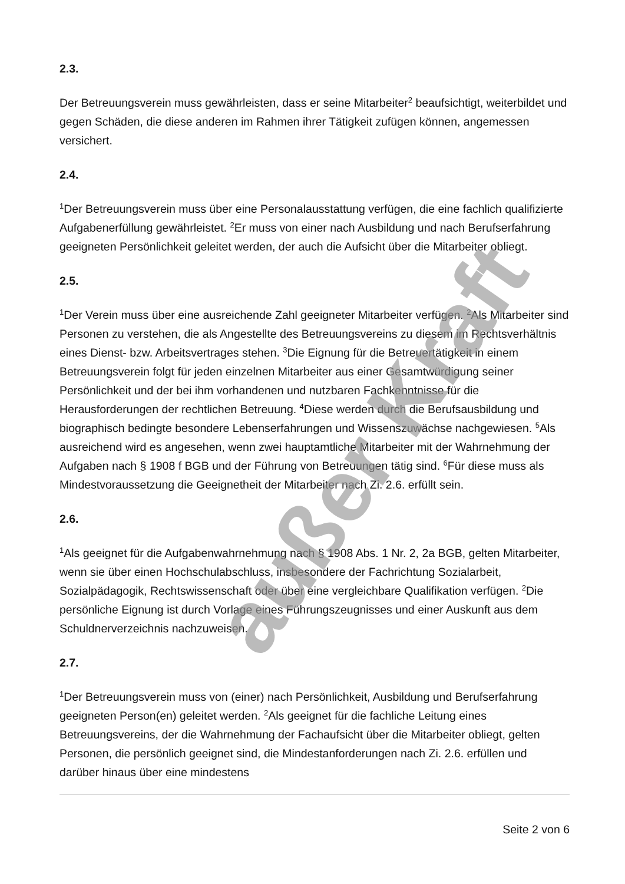2.3.
Der Betreuungsverein muss gewährleisten, dass er seine Mitarbeiter<sup>2</sup> beaufsichtigt, weiterbildet und gegen Schäden, die diese anderen im Rahmen ihrer Tätigkeit zufügen können, angemessen versichert.
2.4.
<sup>1</sup> Der Betreuungsverein muss über eine Personalausstattung verfügen, die eine fachlich qualifizierte Aufgabenerfüllung gewährleistet. <sup>2</sup>Er muss von einer nach Ausbildung und nach Berufserfahrung geeigneten Persönlichkeit geleitet werden, der auch die Aufsicht über die Mitarbeiter obliegt.
2.5.
<sup>1</sup> Der Verein muss über eine ausreichende Zahl geeigneter Mitarbeiter verfügen. <sup>2</sup>Als Mitarbeiter sind Personen zu verstehen, die als Angestellte des Betreuungsvereins zu diesem im Rechtsverhältnis eines Dienst- bzw. Arbeitsvertrages stehen. <sup>3</sup>Die Eignung für die Betreuertätigkeit in einem Betreuungsverein folgt für jeden einzelnen Mitarbeiter aus einer Gesamtwürdigung seiner Persönlichkeit und der bei ihm vorhandenen und nutzbaren Fachkenntnisse für die Herausforderungen der rechtlichen Betreuung. <sup>4</sup>Diese werden durch die Berufsausbildung und biographisch bedingte besondere Lebenserfahrungen und Wissenszuwächse nachgewiesen. <sup>5</sup>Als ausreichend wird es angesehen, wenn zwei hauptamtliche Mitarbeiter mit der Wahrnehmung der Aufgaben nach § 1908 f BGB und der Führung von Betreuungen tätig sind. <sup>6</sup>Für diese muss als Mindestvoraussetzung die Geeignetheit der Mitarbeiter nach Zi. 2.6. erfüllt sein.
2.6.
<sup>1</sup> Als geeignet für die Aufgabenwahrnehmung nach § 1908 Abs. 1 Nr. 2, 2a BGB, gelten Mitarbeiter, wenn sie über einen Hochschulabschluss, insbesondere der Fachrichtung Sozialarbeit, Sozialpädagogik, Rechtswissenschaft oder über eine vergleichbare Qualifikation verfügen. <sup>2</sup>Die persönliche Eignung ist durch Vorlage eines Führungszeugnisses und einer Auskunft aus dem Schuldnerverzeichnis nachzuweisen.
2.7.
<sup>1</sup> Der Betreuungsverein muss von (einer) nach Persönlichkeit, Ausbildung und Berufserfahrung geeigneten Person(en) geleitet werden. <sup>2</sup>Als geeignet für die fachliche Leitung eines Betreuungsvereins, der die Wahrnehmung der Fachaufsicht über die Mitarbeiter obliegt, gelten Personen, die persönlich geeignet sind, die Mindestanforderungen nach Zi. 2.6. erfüllen und darüber hinaus über eine mindestens
Seite 2 von 6
außer Kraft